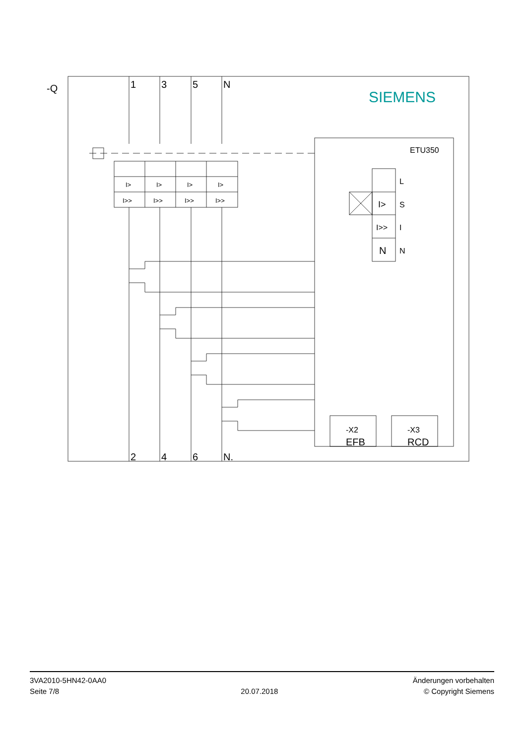-Q
1
3
5
N
2
4
6
N.
SIEMENS
ETU350
I>
I>
I>
I>
I>>
I>>
I>>
I>>
L
S
I
N
I>
I>>
N
-X2
-X3
EFB
RCD
3VA2010-5HN42-0AA0
Seite 7/8
20.07.2018
Änderungen vorbehalten
© Copyright Siemens